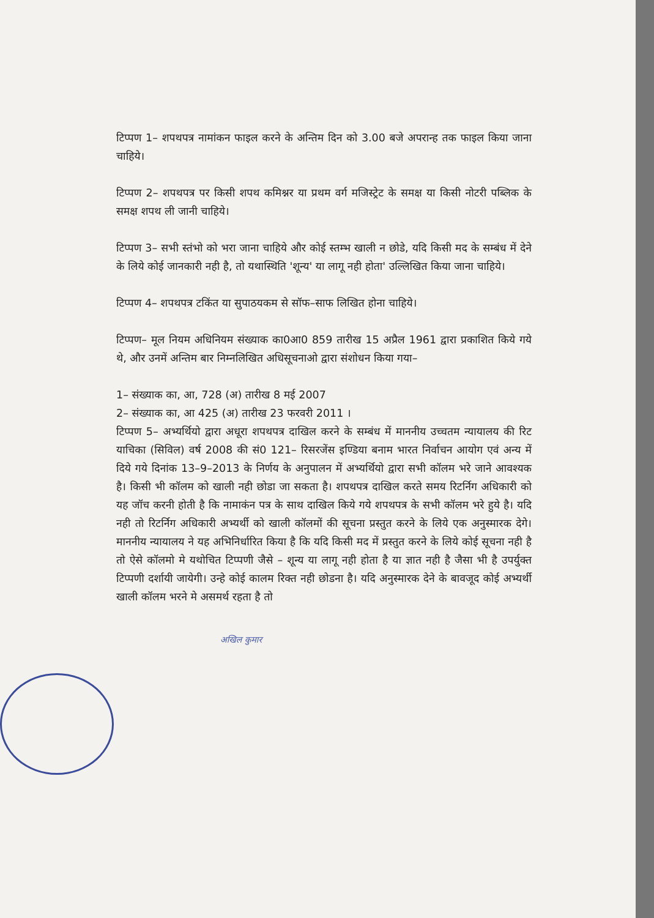टिप्पण 1– शपथपत्र नामांकन फाइल करने के अन्तिम दिन को 3.00 बजे अपरान्ह तक फाइल किया जाना चाहिये।
टिप्पण 2– शपथपत्र पर किसी शपथ कमिश्नर या प्रथम वर्ग मजिस्ट्रेट के समक्ष या किसी नोटरी पब्लिक के समक्ष शपथ ली जानी चाहिये।
टिप्पण 3– सभी स्तंभो को भरा जाना चाहिये और कोई स्तम्भ खाली न छोडे, यदि किसी मद के सम्बंध में देने के लिये कोई जानकारी नही है, तो यथास्थिति 'शून्य' या लागू नही होता' उल्लिखित किया जाना चाहिये।
टिप्पण 4– शपथपत्र टकिंत या सुपाठयकम से सॉफ–साफ लिखित होना चाहिये।
टिप्पण– मूल नियम अधिनियम संख्याक का0आ0 859 तारीख 15 अप्रैल 1961 द्वारा प्रकाशित किये गये थे, और उनमें अन्तिम बार निम्नलिखित अधिसूचनाओ द्वारा संशोधन किया गया–
1– संख्याक का, आ, 728 (अ) तारीख 8 मई 2007
2– संख्याक का, आ 425 (अ) तारीख 23 फरवरी 2011 ।
टिप्पण 5– अभ्यर्थियो द्वारा अधूरा शपथपत्र दाखिल करने के सम्बंध में माननीय उच्चतम न्यायालय की रिट याचिका (सिविल) वर्ष 2008 की सं0 121– रिसरजेंस इण्डिया बनाम भारत निर्वाचन आयोग एवं अन्य में दिये गये दिनांक 13–9–2013 के निर्णय के अनुपालन में अभ्यर्थियो द्वारा सभी कॉलम भरे जाने आवश्यक है। किसी भी कॉलम को खाली नही छोडा जा सकता है। शपथपत्र दाखिल करते समय रिटर्निग अधिकारी को यह जॉच करनी होती है कि नामाकंन पत्र के साथ दाखिल किये गये शपथपत्र के सभी कॉलम भरे हुये है। यदि नही तो रिटर्निग अधिकारी अभ्यर्थी को खाली कॉलमों की सूचना प्रस्तुत करने के लिये एक अनुस्मारक देगे। माननीय न्यायालय ने यह अभिनिर्धारित किया है कि यदि किसी मद में प्रस्तुत करने के लिये कोई सूचना नही है तो ऐसे कॉलमो मे यथोचित टिप्पणी जैसे – शून्य या लागू नही होता है या ज्ञात नही है जैसा भी है उपर्युक्त टिप्पणी दर्शायी जायेगी। उन्हे कोई कालम रिक्त नही छोडना है। यदि अनुस्मारक देने के बावजूद कोई अभ्यर्थी खाली कॉलम भरने मे असमर्थ रहता है तो
अखिल कुमार